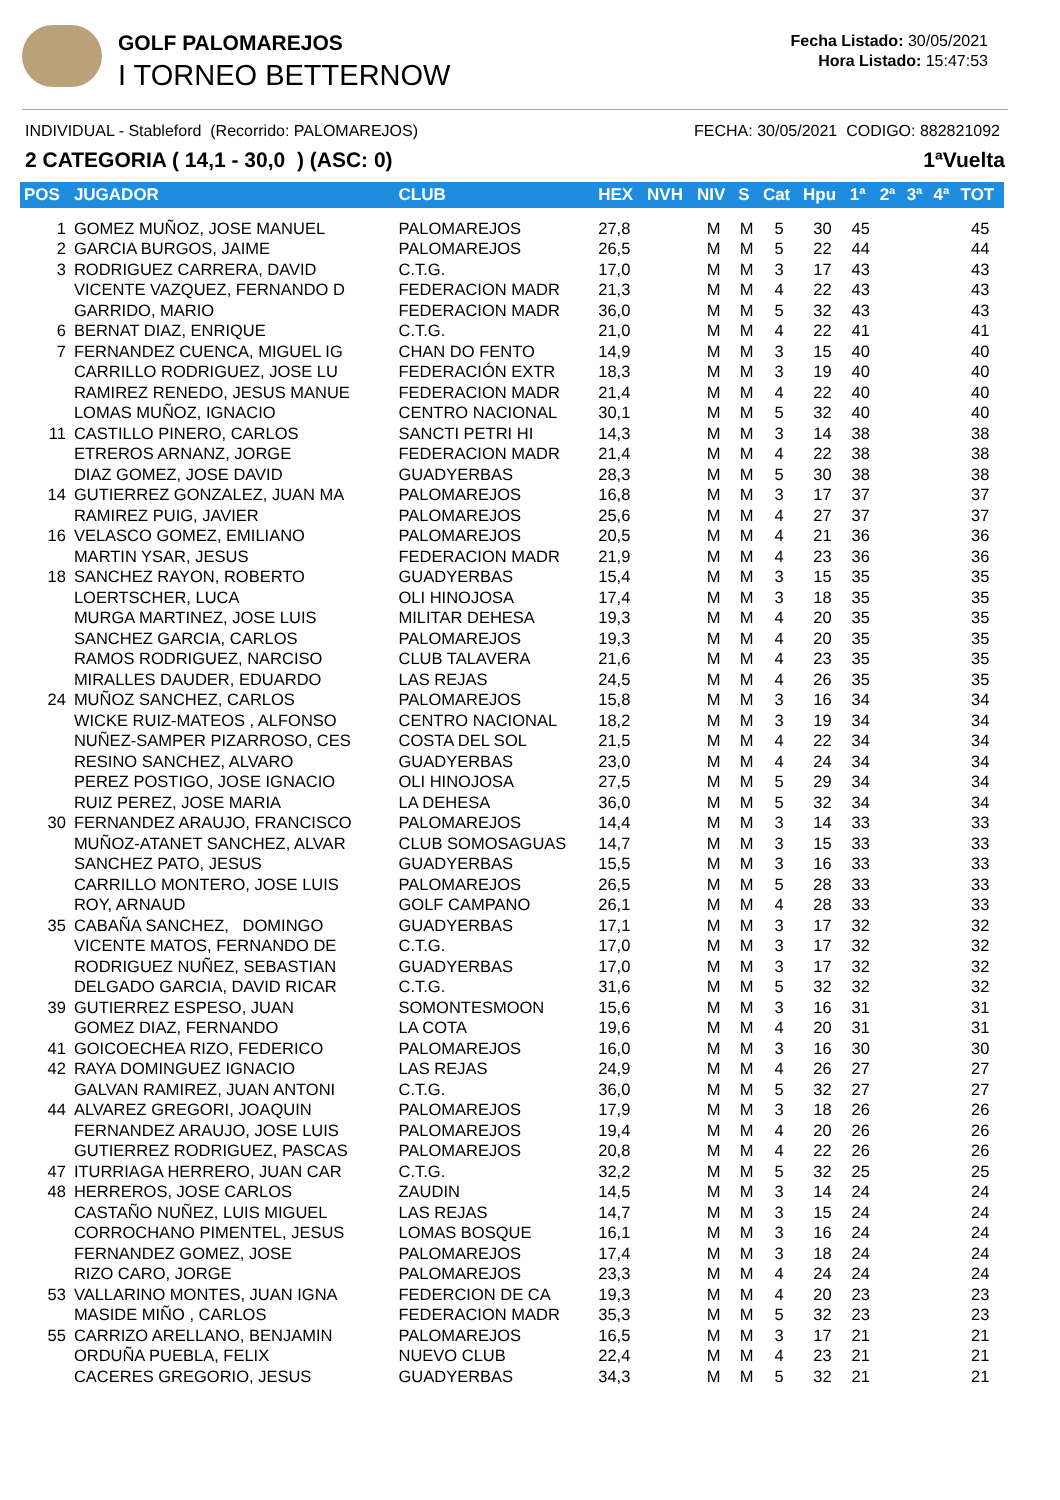GOLF PALOMAREJOS
I TORNEO BETTERNOW
Fecha Listado: 30/05/2021
Hora Listado: 15:47:53
INDIVIDUAL - Stableford (Recorrido: PALOMAREJOS) FECHA: 30/05/2021 CODIGO: 882821092
2 CATEGORIA ( 14,1 - 30,0 ) (ASC: 0) 1ªVuelta
| POS | JUGADOR | CLUB | HEX | NVH | NIV | S | Cat | Hpu | 1ª | 2ª | 3ª | 4ª | TOT |
| --- | --- | --- | --- | --- | --- | --- | --- | --- | --- | --- | --- | --- | --- |
| 1 | GOMEZ MUÑOZ, JOSE MANUEL | PALOMAREJOS | 27,8 | | M | M | 5 | 30 | 45 | | | | 45 |
| 2 | GARCIA BURGOS, JAIME | PALOMAREJOS | 26,5 | | M | M | 5 | 22 | 44 | | | | 44 |
| 3 | RODRIGUEZ CARRERA, DAVID | C.T.G. | 17,0 | | M | M | 3 | 17 | 43 | | | | 43 |
| | VICENTE VAZQUEZ, FERNANDO D | FEDERACION MADR | 21,3 | | M | M | 4 | 22 | 43 | | | | 43 |
| | GARRIDO, MARIO | FEDERACION MADR | 36,0 | | M | M | 5 | 32 | 43 | | | | 43 |
| 6 | BERNAT DIAZ, ENRIQUE | C.T.G. | 21,0 | | M | M | 4 | 22 | 41 | | | | 41 |
| 7 | FERNANDEZ CUENCA, MIGUEL IG | CHAN DO FENTO | 14,9 | | M | M | 3 | 15 | 40 | | | | 40 |
| | CARRILLO RODRIGUEZ, JOSE LU | FEDERACIÓN EXTR | 18,3 | | M | M | 3 | 19 | 40 | | | | 40 |
| | RAMIREZ RENEDO, JESUS MANUE | FEDERACION MADR | 21,4 | | M | M | 4 | 22 | 40 | | | | 40 |
| | LOMAS MUÑOZ, IGNACIO | CENTRO NACIONAL | 30,1 | | M | M | 5 | 32 | 40 | | | | 40 |
| 11 | CASTILLO PINERO, CARLOS | SANCTI PETRI HI | 14,3 | | M | M | 3 | 14 | 38 | | | | 38 |
| | ETREROS ARNANZ, JORGE | FEDERACION MADR | 21,4 | | M | M | 4 | 22 | 38 | | | | 38 |
| | DIAZ GOMEZ, JOSE DAVID | GUADYERBAS | 28,3 | | M | M | 5 | 30 | 38 | | | | 38 |
| 14 | GUTIERREZ GONZALEZ, JUAN MA | PALOMAREJOS | 16,8 | | M | M | 3 | 17 | 37 | | | | 37 |
| | RAMIREZ PUIG, JAVIER | PALOMAREJOS | 25,6 | | M | M | 4 | 27 | 37 | | | | 37 |
| 16 | VELASCO GOMEZ, EMILIANO | PALOMAREJOS | 20,5 | | M | M | 4 | 21 | 36 | | | | 36 |
| | MARTIN YSAR, JESUS | FEDERACION MADR | 21,9 | | M | M | 4 | 23 | 36 | | | | 36 |
| 18 | SANCHEZ RAYON, ROBERTO | GUADYERBAS | 15,4 | | M | M | 3 | 15 | 35 | | | | 35 |
| | LOERTSCHER, LUCA | OLI HINOJOSA | 17,4 | | M | M | 3 | 18 | 35 | | | | 35 |
| | MURGA MARTINEZ, JOSE LUIS | MILITAR DEHESA | 19,3 | | M | M | 4 | 20 | 35 | | | | 35 |
| | SANCHEZ GARCIA, CARLOS | PALOMAREJOS | 19,3 | | M | M | 4 | 20 | 35 | | | | 35 |
| | RAMOS RODRIGUEZ, NARCISO | CLUB TALAVERA | 21,6 | | M | M | 4 | 23 | 35 | | | | 35 |
| | MIRALLES DAUDER, EDUARDO | LAS REJAS | 24,5 | | M | M | 4 | 26 | 35 | | | | 35 |
| 24 | MUÑOZ SANCHEZ, CARLOS | PALOMAREJOS | 15,8 | | M | M | 3 | 16 | 34 | | | | 34 |
| | WICKE RUIZ-MATEOS , ALFONSO | CENTRO NACIONAL | 18,2 | | M | M | 3 | 19 | 34 | | | | 34 |
| | NUÑEZ-SAMPER PIZARROSO, CES | COSTA DEL SOL | 21,5 | | M | M | 4 | 22 | 34 | | | | 34 |
| | RESINO SANCHEZ, ALVARO | GUADYERBAS | 23,0 | | M | M | 4 | 24 | 34 | | | | 34 |
| | PEREZ POSTIGO, JOSE IGNACIO | OLI HINOJOSA | 27,5 | | M | M | 5 | 29 | 34 | | | | 34 |
| | RUIZ PEREZ, JOSE MARIA | LA DEHESA | 36,0 | | M | M | 5 | 32 | 34 | | | | 34 |
| 30 | FERNANDEZ ARAUJO, FRANCISCO | PALOMAREJOS | 14,4 | | M | M | 3 | 14 | 33 | | | | 33 |
| | MUÑOZ-ATANET SANCHEZ, ALVAR | CLUB SOMOSAGUAS | 14,7 | | M | M | 3 | 15 | 33 | | | | 33 |
| | SANCHEZ PATO, JESUS | GUADYERBAS | 15,5 | | M | M | 3 | 16 | 33 | | | | 33 |
| | CARRILLO MONTERO, JOSE LUIS | PALOMAREJOS | 26,5 | | M | M | 5 | 28 | 33 | | | | 33 |
| | ROY, ARNAUD | GOLF CAMPANO | 26,1 | | M | M | 4 | 28 | 33 | | | | 33 |
| 35 | CABAÑA SANCHEZ, DOMINGO | GUADYERBAS | 17,1 | | M | M | 3 | 17 | 32 | | | | 32 |
| | VICENTE MATOS, FERNANDO DE | C.T.G. | 17,0 | | M | M | 3 | 17 | 32 | | | | 32 |
| | RODRIGUEZ NUÑEZ, SEBASTIAN | GUADYERBAS | 17,0 | | M | M | 3 | 17 | 32 | | | | 32 |
| | DELGADO GARCIA, DAVID RICAR | C.T.G. | 31,6 | | M | M | 5 | 32 | 32 | | | | 32 |
| 39 | GUTIERREZ ESPESO, JUAN | SOMONTESMOON | 15,6 | | M | M | 3 | 16 | 31 | | | | 31 |
| | GOMEZ DIAZ, FERNANDO | LA COTA | 19,6 | | M | M | 4 | 20 | 31 | | | | 31 |
| 41 | GOICOECHEA RIZO, FEDERICO | PALOMAREJOS | 16,0 | | M | M | 3 | 16 | 30 | | | | 30 |
| 42 | RAYA DOMINGUEZ IGNACIO | LAS REJAS | 24,9 | | M | M | 4 | 26 | 27 | | | | 27 |
| | GALVAN RAMIREZ, JUAN ANTONI | C.T.G. | 36,0 | | M | M | 5 | 32 | 27 | | | | 27 |
| 44 | ALVAREZ GREGORI, JOAQUIN | PALOMAREJOS | 17,9 | | M | M | 3 | 18 | 26 | | | | 26 |
| | FERNANDEZ ARAUJO, JOSE LUIS | PALOMAREJOS | 19,4 | | M | M | 4 | 20 | 26 | | | | 26 |
| | GUTIERREZ RODRIGUEZ, PASCAS | PALOMAREJOS | 20,8 | | M | M | 4 | 22 | 26 | | | | 26 |
| 47 | ITURRIAGA HERRERO, JUAN CAR | C.T.G. | 32,2 | | M | M | 5 | 32 | 25 | | | | 25 |
| 48 | HERREROS, JOSE CARLOS | ZAUDIN | 14,5 | | M | M | 3 | 14 | 24 | | | | 24 |
| | CASTAÑO NUÑEZ, LUIS MIGUEL | LAS REJAS | 14,7 | | M | M | 3 | 15 | 24 | | | | 24 |
| | CORROCHANO PIMENTEL, JESUS | LOMAS BOSQUE | 16,1 | | M | M | 3 | 16 | 24 | | | | 24 |
| | FERNANDEZ GOMEZ, JOSE | PALOMAREJOS | 17,4 | | M | M | 3 | 18 | 24 | | | | 24 |
| | RIZO CARO, JORGE | PALOMAREJOS | 23,3 | | M | M | 4 | 24 | 24 | | | | 24 |
| 53 | VALLARINO MONTES, JUAN IGNA | FEDERCION DE CA | 19,3 | | M | M | 4 | 20 | 23 | | | | 23 |
| | MASIDE MIÑO , CARLOS | FEDERACION MADR | 35,3 | | M | M | 5 | 32 | 23 | | | | 23 |
| 55 | CARRIZO ARELLANO, BENJAMIN | PALOMAREJOS | 16,5 | | M | M | 3 | 17 | 21 | | | | 21 |
| | ORDUÑA PUEBLA, FELIX | NUEVO CLUB | 22,4 | | M | M | 4 | 23 | 21 | | | | 21 |
| | CACERES GREGORIO, JESUS | GUADYERBAS | 34,3 | | M | M | 5 | 32 | 21 | | | | 21 |